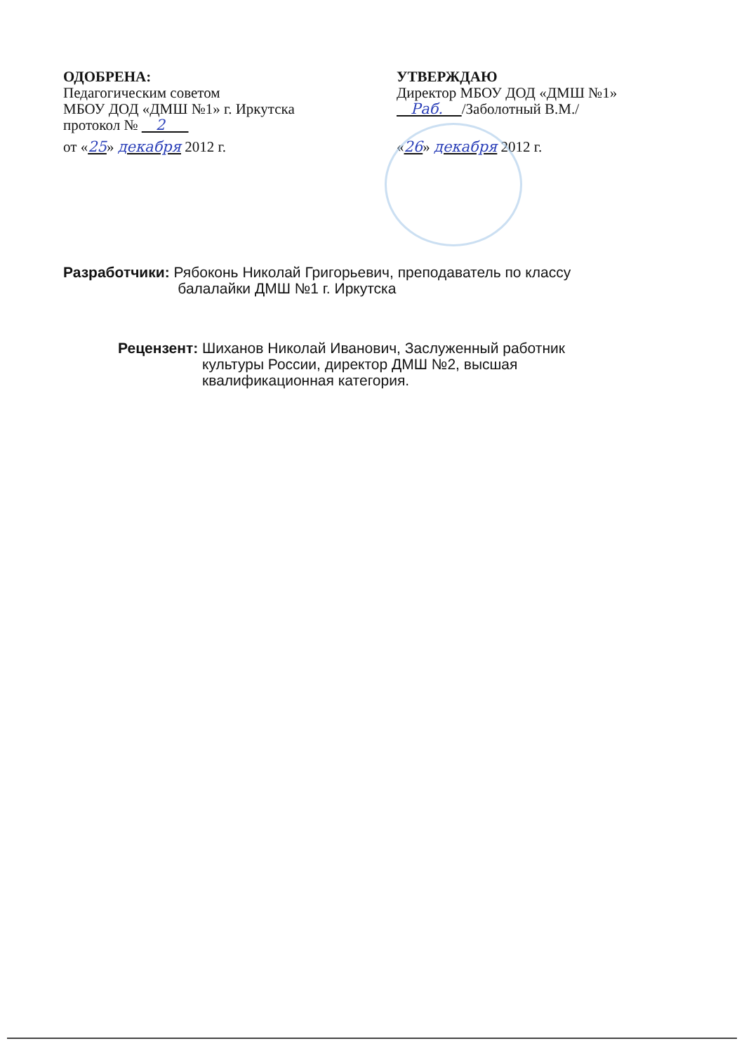ОДОБРЕНА:
Педагогическим советом
МБОУ ДОД «ДМШ №1» г. Иркутска
протокол № 2
от «25» декабря 2012 г.
УТВЕРЖДАЮ
Директор МБОУ ДОД «ДМШ №1»
Раб. /Заболотный В.М./
«26» декабря 2012 г.
Разработчики: Рябоконь Николай Григорьевич, преподаватель по классу
балалайки ДМШ №1 г. Иркутска
Рецензент: Шиханов Николай Иванович, Заслуженный работник
культуры России, директор ДМШ №2, высшая
квалификационная категория.